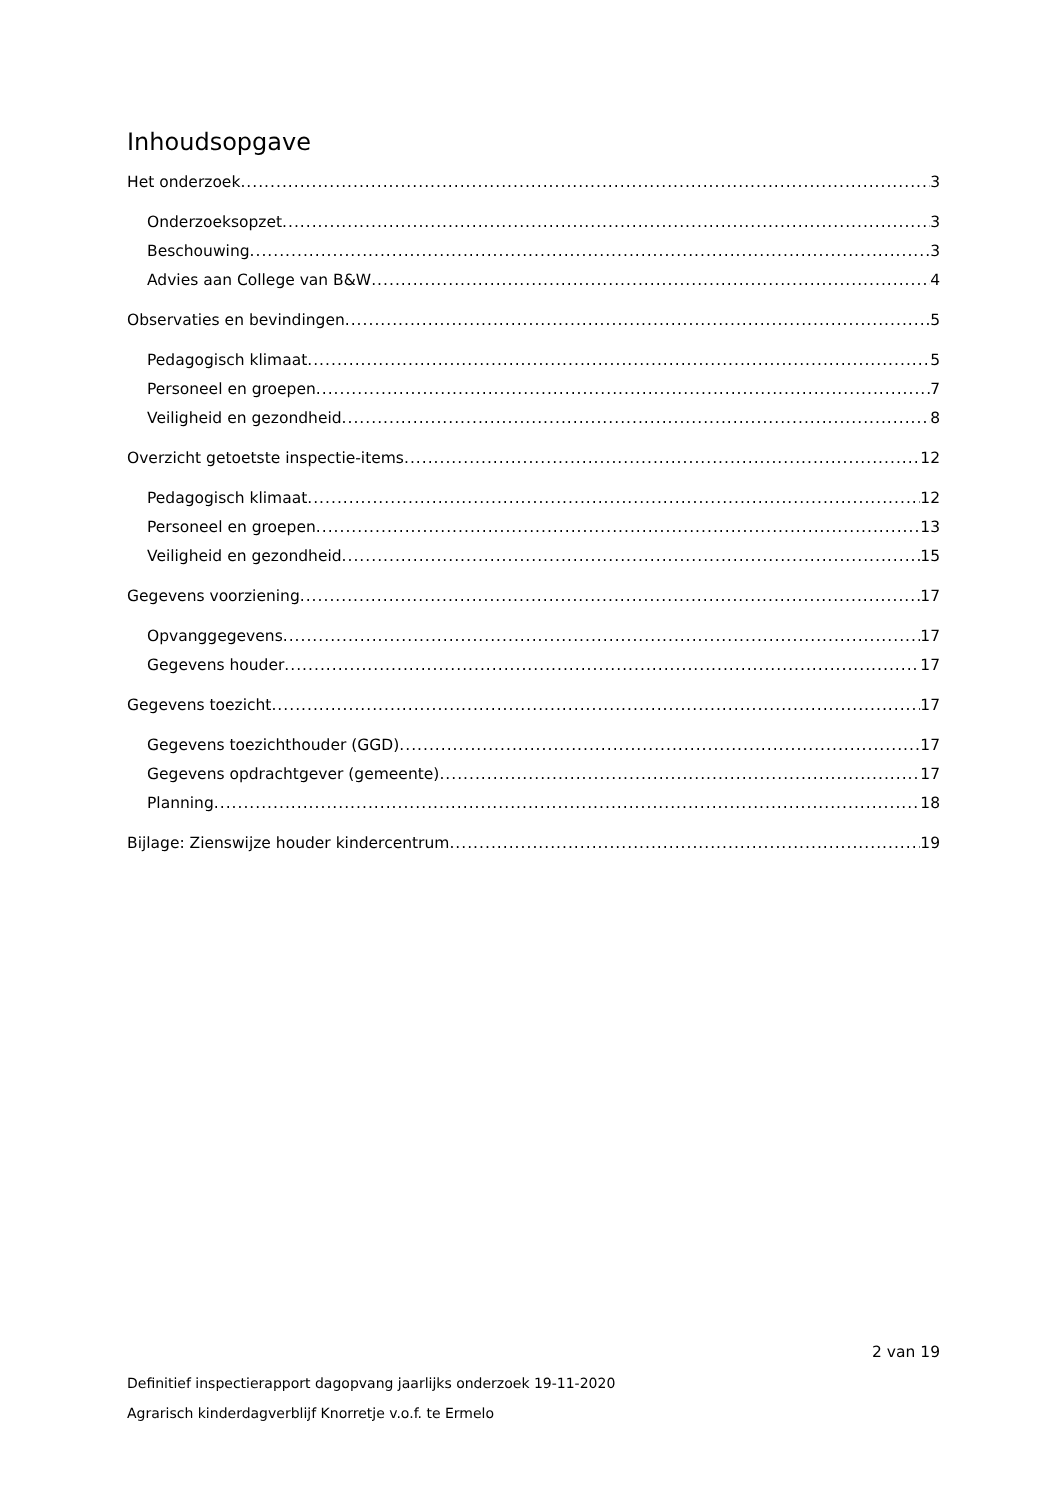Inhoudsopgave
Het onderzoek 3
Onderzoeksopzet 3
Beschouwing 3
Advies aan College van B&W 4
Observaties en bevindingen 5
Pedagogisch klimaat 5
Personeel en groepen 7
Veiligheid en gezondheid 8
Overzicht getoetste inspectie-items 12
Pedagogisch klimaat 12
Personeel en groepen 13
Veiligheid en gezondheid 15
Gegevens voorziening 17
Opvanggegevens 17
Gegevens houder 17
Gegevens toezicht 17
Gegevens toezichthouder (GGD) 17
Gegevens opdrachtgever (gemeente) 17
Planning 18
Bijlage: Zienswijze houder kindercentrum 19
2 van 19
Definitief inspectierapport dagopvang jaarlijks onderzoek 19-11-2020
Agrarisch kinderdagverblijf Knorretje v.o.f. te Ermelo